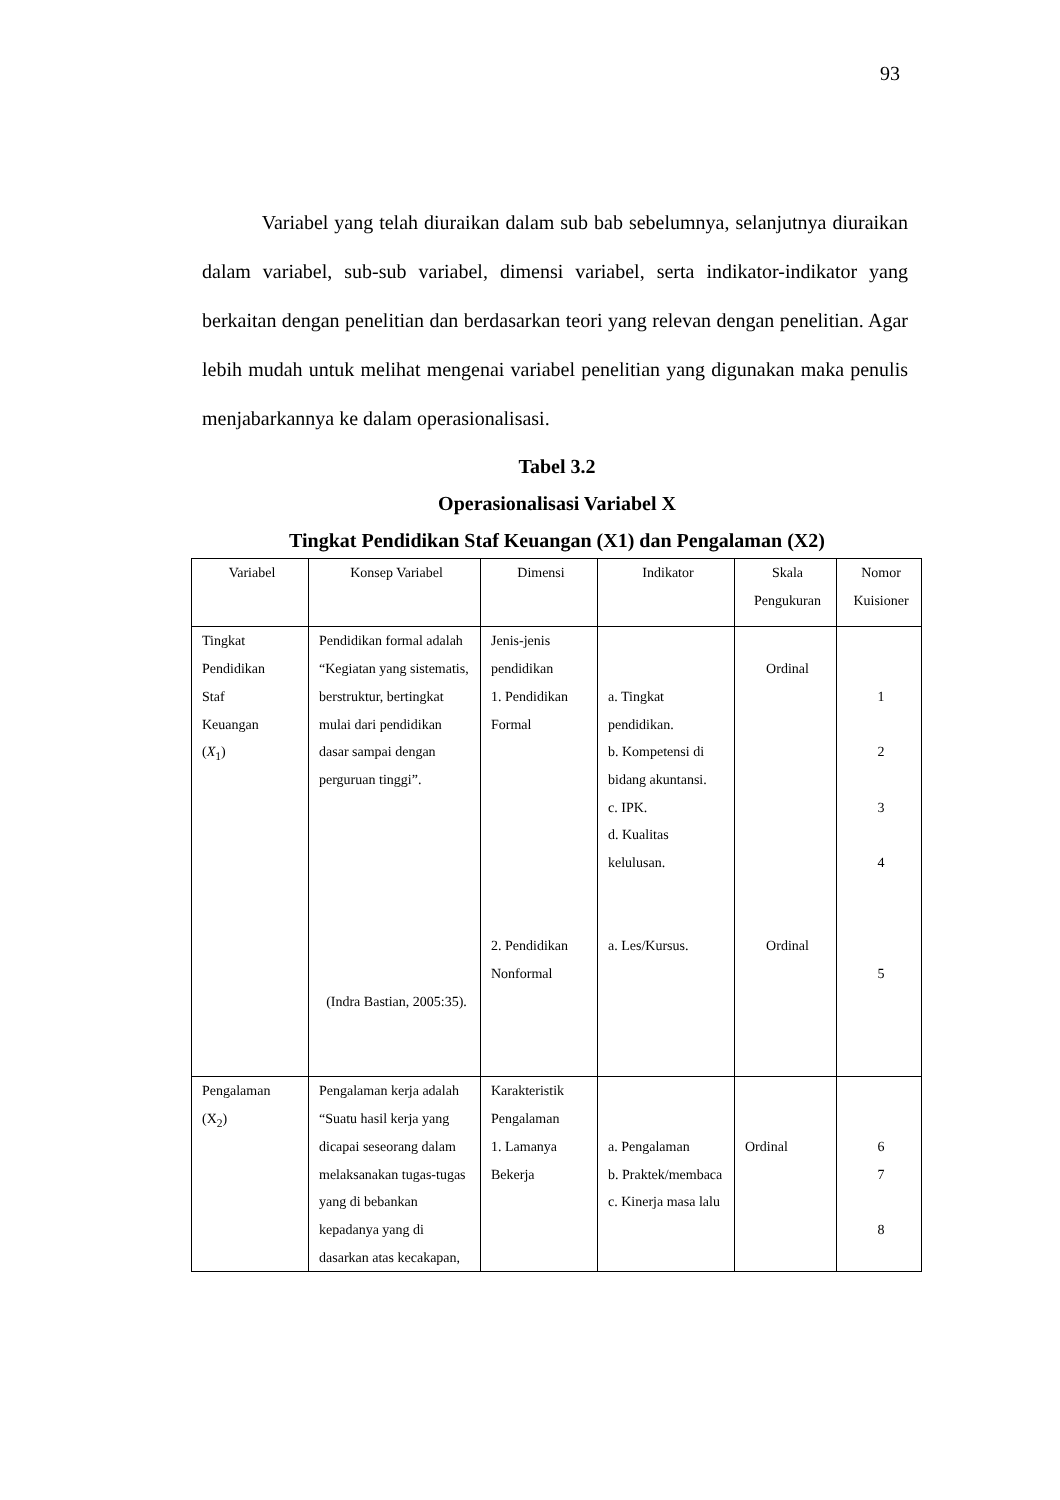93
Variabel yang telah diuraikan dalam sub bab sebelumnya, selanjutnya diuraikan dalam variabel, sub-sub variabel, dimensi variabel, serta indikator-indikator yang berkaitan dengan penelitian dan berdasarkan teori yang relevan dengan penelitian. Agar lebih mudah untuk melihat mengenai variabel penelitian yang digunakan maka penulis menjabarkannya ke dalam operasionalisasi.
Tabel 3.2
Operasionalisasi Variabel X
Tingkat Pendidikan Staf Keuangan (X1) dan Pengalaman (X2)
| Variabel | Konsep Variabel | Dimensi | Indikator | Skala Pengukuran | Nomor Kuisioner |
| --- | --- | --- | --- | --- | --- |
| Tingkat Pendidikan Staf Keuangan ( X<sub>1</sub>) | Pendidikan formal adalah “Kegiatan yang sistematis, berstruktur, bertingkat mulai dari pendidikan dasar sampai dengan perguruan tinggi”. (Indra Bastian, 2005:35). | Jenis-jenis pendidikan 1. Pendidikan Formal 2. Pendidikan Nonformal | a. Tingkat pendidikan. b. Kompetensi di bidang akuntansi. c. IPK. d. Kualitas kelulusan. a. Les/Kursus. | Ordinal Ordinal | 1 2 3 4 5 |
| Pengalaman (X<sub>2</sub>) | Pengalaman kerja adalah “Suatu hasil kerja yang dicapai seseorang dalam melaksanakan tugas-tugas yang di bebankan kepadanya yang di dasarkan atas kecakapan, | Karakteristik Pengalaman 1. Lamanya Bekerja | a. Pengalaman b. Praktek/membaca c. Kinerja masa lalu | Ordinal | 6 7 8 |